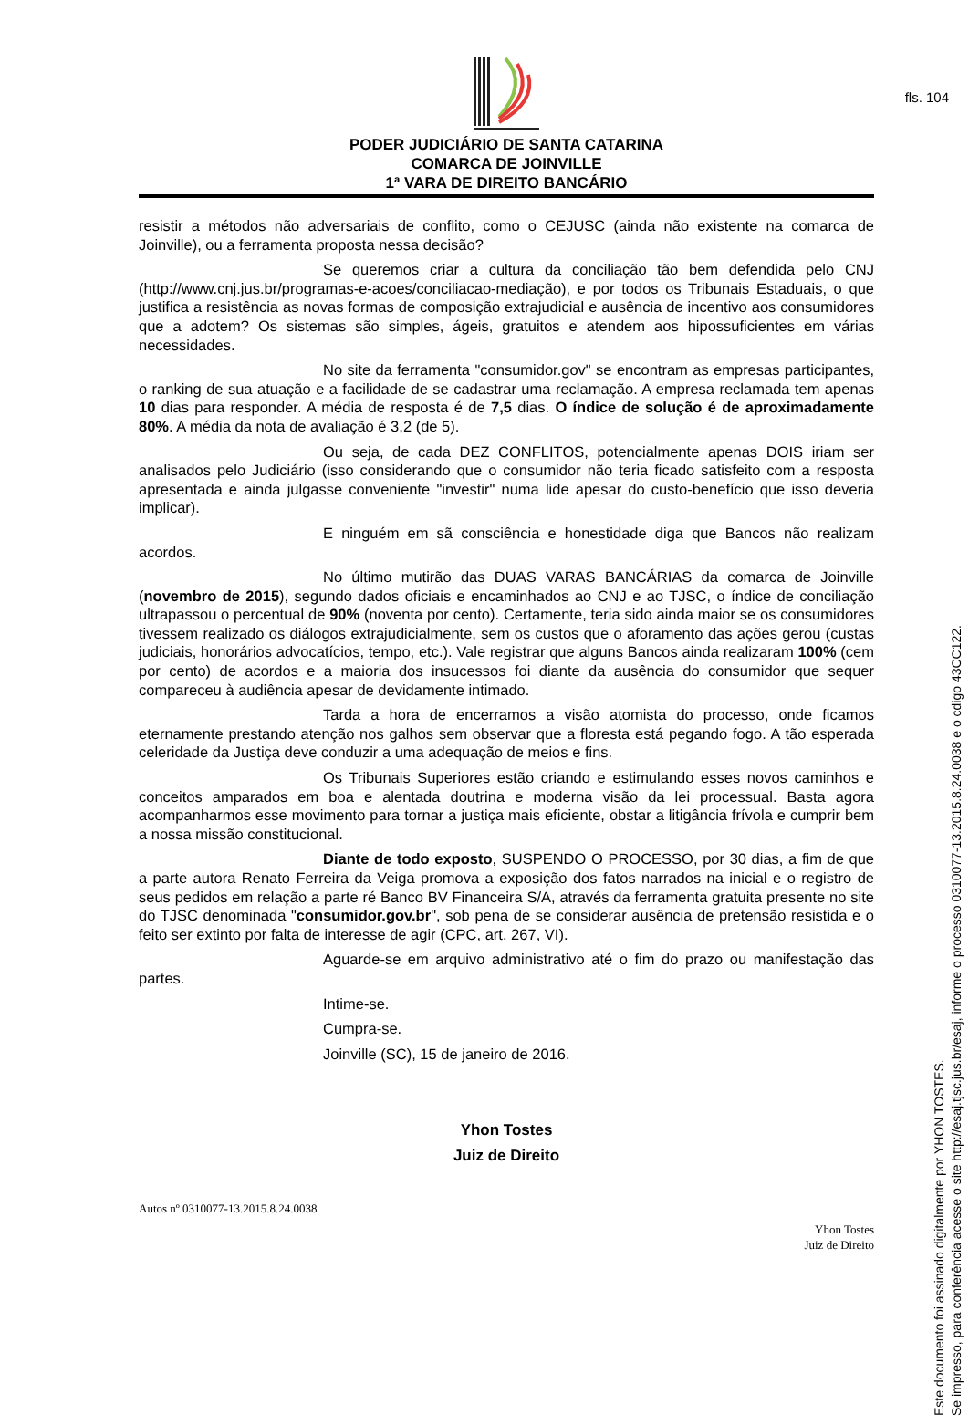fls. 104
PODER JUDICIÁRIO DE SANTA CATARINA
COMARCA DE JOINVILLE
1ª VARA DE DIREITO BANCÁRIO
resistir a métodos não adversariais de conflito, como o CEJUSC (ainda não existente na comarca de Joinville), ou a ferramenta proposta nessa decisão?
Se queremos criar a cultura da conciliação tão bem defendida pelo CNJ (http://www.cnj.jus.br/programas-e-acoes/conciliacao-mediação), e por todos os Tribunais Estaduais, o que justifica a resistência as novas formas de composição extrajudicial e ausência de incentivo aos consumidores que a adotem? Os sistemas são simples, ágeis, gratuitos e atendem aos hipossuficientes em várias necessidades.
No site da ferramenta "consumidor.gov" se encontram as empresas participantes, o ranking de sua atuação e a facilidade de se cadastrar uma reclamação. A empresa reclamada tem apenas 10 dias para responder. A média de resposta é de 7,5 dias. O índice de solução é de aproximadamente 80%. A média da nota de avaliação é 3,2 (de 5).
Ou seja, de cada DEZ CONFLITOS, potencialmente apenas DOIS iriam ser analisados pelo Judiciário (isso considerando que o consumidor não teria ficado satisfeito com a resposta apresentada e ainda julgasse conveniente "investir" numa lide apesar do custo-benefício que isso deveria implicar).
E ninguém em sã consciência e honestidade diga que Bancos não realizam acordos.
No último mutirão das DUAS VARAS BANCÁRIAS da comarca de Joinville (novembro de 2015), segundo dados oficiais e encaminhados ao CNJ e ao TJSC, o índice de conciliação ultrapassou o percentual de 90% (noventa por cento). Certamente, teria sido ainda maior se os consumidores tivessem realizado os diálogos extrajudicialmente, sem os custos que o aforamento das ações gerou (custas judiciais, honorários advocatícios, tempo, etc.). Vale registrar que alguns Bancos ainda realizaram 100% (cem por cento) de acordos e a maioria dos insucessos foi diante da ausência do consumidor que sequer compareceu à audiência apesar de devidamente intimado.
Tarda a hora de encerramos a visão atomista do processo, onde ficamos eternamente prestando atenção nos galhos sem observar que a floresta está pegando fogo. A tão esperada celeridade da Justiça deve conduzir a uma adequação de meios e fins.
Os Tribunais Superiores estão criando e estimulando esses novos caminhos e conceitos amparados em boa e alentada doutrina e moderna visão da lei processual. Basta agora acompanharmos esse movimento para tornar a justiça mais eficiente, obstar a litigância frívola e cumprir bem a nossa missão constitucional.
Diante de todo exposto, SUSPENDO O PROCESSO, por 30 dias, a fim de que a parte autora Renato Ferreira da Veiga promova a exposição dos fatos narrados na inicial e o registro de seus pedidos em relação a parte ré Banco BV Financeira S/A, através da ferramenta gratuita presente no site do TJSC denominada "consumidor.gov.br", sob pena de se considerar ausência de pretensão resistida e o feito ser extinto por falta de interesse de agir (CPC, art. 267, VI).
Aguarde-se em arquivo administrativo até o fim do prazo ou manifestação das partes.
Intime-se.
Cumpra-se.
Joinville (SC), 15 de janeiro de 2016.
Yhon Tostes
Juiz de Direito
Autos nº 0310077-13.2015.8.24.0038
Yhon Tostes
Juiz de Direito
Este documento foi assinado digitalmente por YHON TOSTES.
Se impresso, para conferência acesse o site http://esaj.tjsc.jus.br/esaj, informe o processo 0310077-13.2015.8.24.0038 e o cdigo 43CC122.